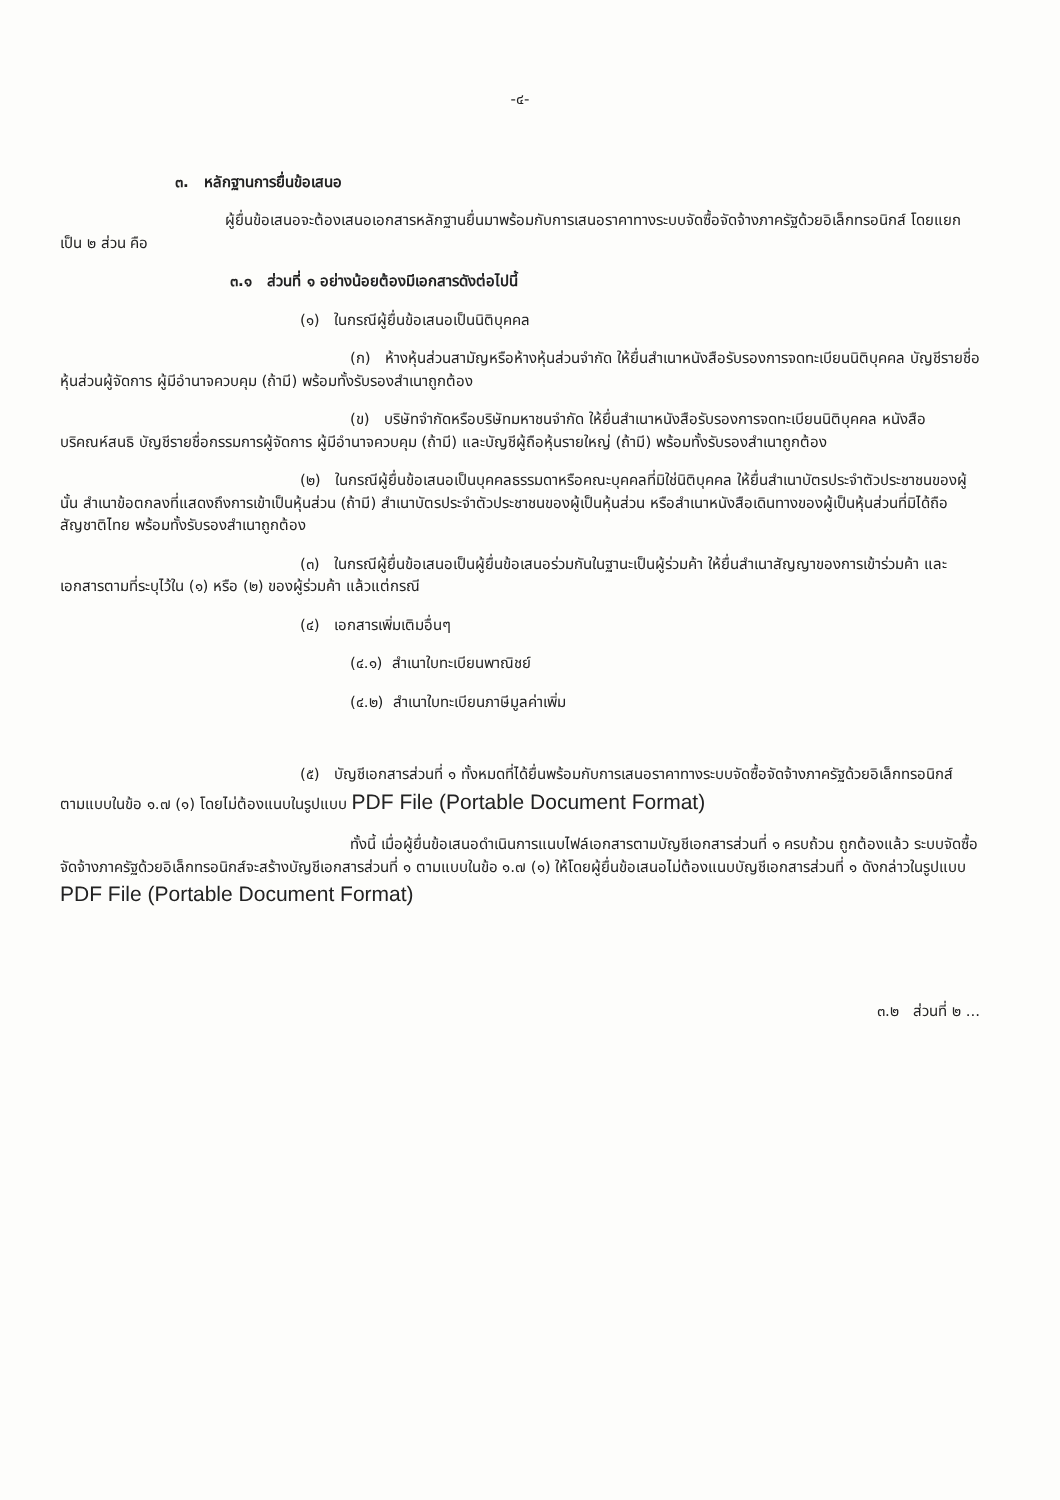-๔-
๓. หลักฐานการยื่นข้อเสนอ
ผู้ยื่นข้อเสนอจะต้องเสนอเอกสารหลักฐานยื่นมาพร้อมกับการเสนอราคาทางระบบจัดซื้อจัดจ้างภาครัฐด้วยอิเล็กทรอนิกส์ โดยแยกเป็น ๒ ส่วน คือ
๓.๑ ส่วนที่ ๑ อย่างน้อยต้องมีเอกสารดังต่อไปนี้
(๑) ในกรณีผู้ยื่นข้อเสนอเป็นนิติบุคคล
(ก) ห้างหุ้นส่วนสามัญหรือห้างหุ้นส่วนจำกัด ให้ยื่นสำเนาหนังสือรับรองการจดทะเบียนนิติบุคคล บัญชีรายชื่อหุ้นส่วนผู้จัดการ ผู้มีอำนาจควบคุม (ถ้ามี) พร้อมทั้งรับรองสำเนาถูกต้อง
(ข) บริษัทจำกัดหรือบริษัทมหาชนจำกัด ให้ยื่นสำเนาหนังสือรับรองการจดทะเบียนนิติบุคคล หนังสือบริคณห์สนธิ บัญชีรายชื่อกรรมการผู้จัดการ ผู้มีอำนาจควบคุม (ถ้ามี) และบัญชีผู้ถือหุ้นรายใหญ่ (ถ้ามี) พร้อมทั้งรับรองสำเนาถูกต้อง
(๒) ในกรณีผู้ยื่นข้อเสนอเป็นบุคคลธรรมดาหรือคณะบุคคลที่มิใช่นิติบุคคล ให้ยื่นสำเนาบัตรประจำตัวประชาชนของผู้นั้น สำเนาข้อตกลงที่แสดงถึงการเข้าเป็นหุ้นส่วน (ถ้ามี) สำเนาบัตรประจำตัวประชาชนของผู้เป็นหุ้นส่วน หรือสำเนาหนังสือเดินทางของผู้เป็นหุ้นส่วนที่มิได้ถือสัญชาติไทย พร้อมทั้งรับรองสำเนาถูกต้อง
(๓) ในกรณีผู้ยื่นข้อเสนอเป็นผู้ยื่นข้อเสนอร่วมกันในฐานะเป็นผู้ร่วมค้า ให้ยื่นสำเนาสัญญาของการเข้าร่วมค้า และเอกสารตามที่ระบุไว้ใน (๑) หรือ (๒) ของผู้ร่วมค้า แล้วแต่กรณี
(๔) เอกสารเพิ่มเติมอื่นๆ
(๔.๑) สำเนาใบทะเบียนพาณิชย์
(๔.๒) สำเนาใบทะเบียนภาษีมูลค่าเพิ่ม
(๕) บัญชีเอกสารส่วนที่ ๑ ทั้งหมดที่ได้ยื่นพร้อมกับการเสนอราคาทางระบบจัดซื้อจัดจ้างภาครัฐด้วยอิเล็กทรอนิกส์ ตามแบบในข้อ ๑.๗ (๑) โดยไม่ต้องแนบในรูปแบบ PDF File (Portable Document Format)
ทั้งนี้ เมื่อผู้ยื่นข้อเสนอดำเนินการแนบไฟล์เอกสารตามบัญชีเอกสารส่วนที่ ๑ ครบถ้วน ถูกต้องแล้ว ระบบจัดซื้อจัดจ้างภาครัฐด้วยอิเล็กทรอนิกส์จะสร้างบัญชีเอกสารส่วนที่ ๑ ตามแบบในข้อ ๑.๗ (๑) ให้โดยผู้ยื่นข้อเสนอไม่ต้องแนบบัญชีเอกสารส่วนที่ ๑ ดังกล่าวในรูปแบบ PDF File (Portable Document Format)
๓.๒ ส่วนที่ ๒ ...